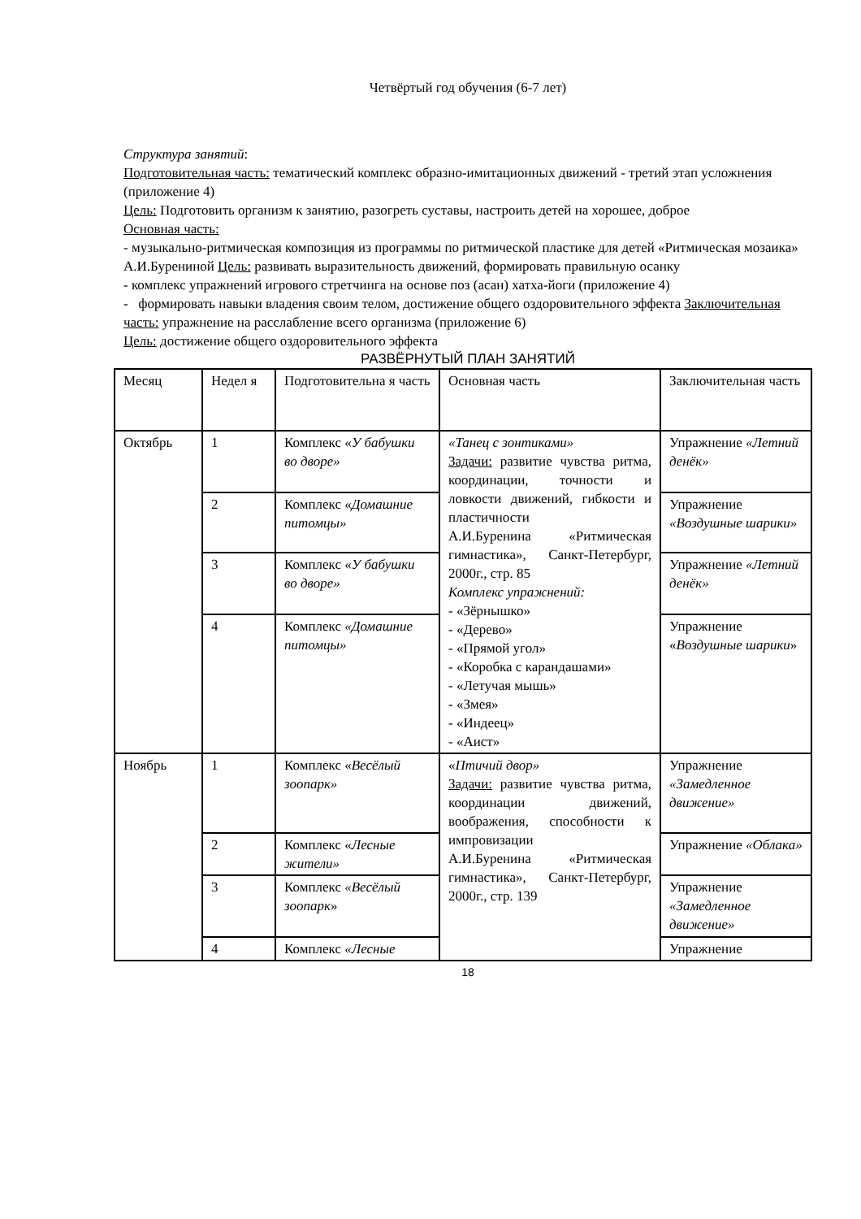Четвёртый год обучения (6-7 лет)
Структура занятий:
Подготовительная часть: тематический комплекс образно-имитационных движений - третий этап усложнения (приложение 4)
Цель: Подготовить организм к занятию, разогреть суставы, настроить детей на хорошее, доброе
Основная часть:
- музыкально-ритмическая композиция из программы по ритмической пластике для детей «Ритмическая мозаика» А.И.Бурениной Цель: развивать выразительность движений, формировать правильную осанку
- комплекс упражнений игрового стретчинга на основе поз (асан) хатха-йоги (приложение 4)
- формировать навыки владения своим телом, достижение общего оздоровительного эффекта Заключительная часть: упражнение на расслабление всего организма (приложение 6)
Цель: достижение общего оздоровительного эффекта
РАЗВЁРНУТЫЙ ПЛАН ЗАНЯТИЙ
| Месяц | Недел я | Подготовительна я часть | Основная часть | Заключительная часть |
| Октябрь | 1 | Комплекс « У бабушки во дворе» | «Танец с зонтиками» Задачи: развитие чувства ритма, координации, точности и ловкости движений, гибкости и пластичности А.И.Буренина «Ритмическая гимнастика», Санкт-Петербург, 2000г., стр. 85 Комплекс упражнений: - «Зёрнышко» - «Дерево» - «Прямой угол» - «Коробка с карандашами» - «Летучая мышь» - «Змея» - «Индеец» - «Аист» | Упражнение «Летний денёк» |
| | 2 | Комплекс « Домашние питомцы» | | Упражнение «Воздушные шарики» |
| | 3 | Комплекс « У бабушки во дворе» | | Упражнение «Летний денёк» |
| | 4 | Комплекс «Домашние питомцы» | | Упражнение « Воздушные шарики » |
| Ноябрь | 1 | Комплекс « Весёлый зоопарк» | « Птичий двор» Задачи: развитие чувства ритма, координации движений, воображения, способности к импровизации А.И.Буренина «Ритмическая гимнастика», Санкт-Петербург, 2000г., стр. 139 | Упражнение «Замедленное движение» |
| | 2 | Комплекс « Лесные жители» | | Упражнение «Облака» |
| | 3 | Комплекс «Весёлый зоопарк » | | Упражнение «Замедленное движение» |
| | 4 | Комплекс «Лесные | | Упражнение |
18